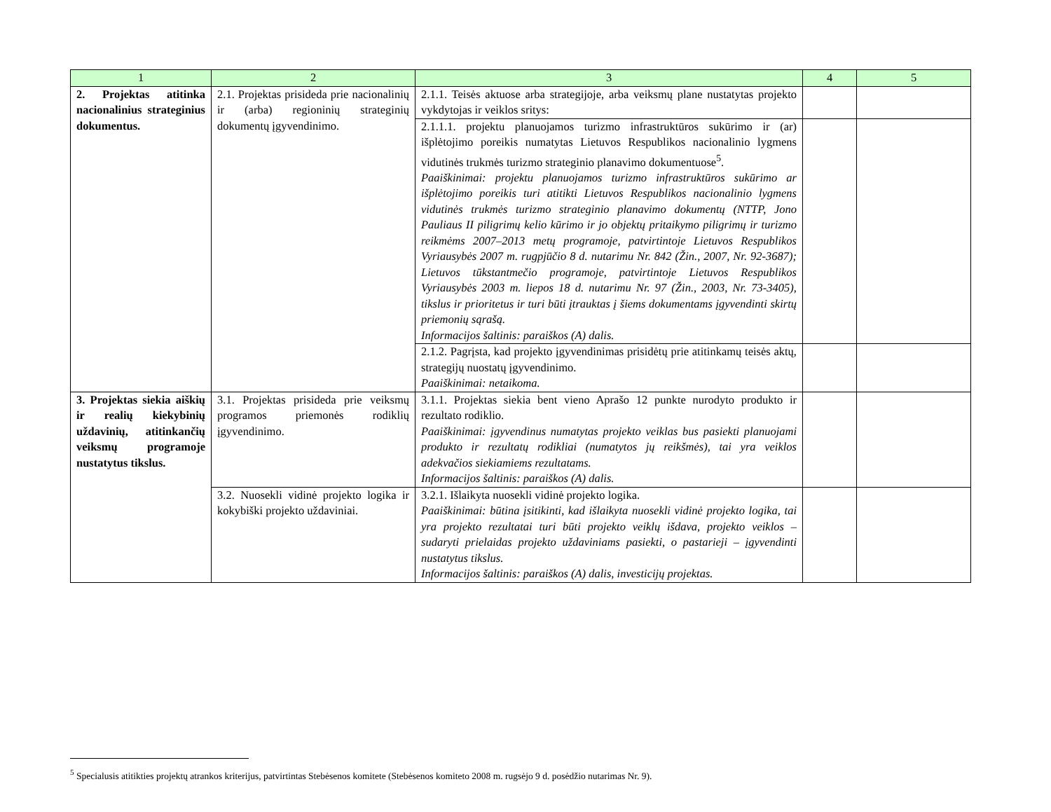| 1 | 2 | 3 | 4 | 5 |
| --- | --- | --- | --- | --- |
| 2. Projektas atitinka nacionalinius strateginius dokumentus. | 2.1. Projektas prisideda prie nacionalinių ir (arba) regioninių strateginių dokumentų įgyvendinimo. | 2.1.1. Teisės aktuose arba strategijoje, arba veiksmų plane nustatytas projekto vykdytojas ir veiklos sritys: | | |
| | | 2.1.1.1. projektu planuojamos turizmo infrastruktūros sukūrimo ir (ar) išplėtojimo poreikis numatytas Lietuvos Respublikos nacionalinio lygmens vidutinės trukmės turizmo strateginio planavimo dokumentuose<sup>5</sup>. Paaiškinimai: projektu planuojamos turizmo infrastruktūros sukūrimo ar išplėtojimo poreikis turi atitikti Lietuvos Respublikos nacionalinio lygmens vidutinės trukmės turizmo strateginio planavimo dokumentų (NTTP, Jono Pauliaus II piligrimų kelio kūrimo ir jo objektų pritaikymo piligrimų ir turizmo reikmėms 2007–2013 metų programoje, patvirtintoje Lietuvos Respublikos Vyriausybės 2007 m. rugpjūčio 8 d. nutarimu Nr. 842 (Žin., 2007, Nr. 92-3687); Lietuvos tūkstantmečio programoje, patvirtintoje Lietuvos Respublikos Vyriausybės 2003 m. liepos 18 d. nutarimu Nr. 97 (Žin., 2003, Nr. 73-3405), tikslus ir prioritetus ir turi būti įtrauktas į šiems dokumentams įgyvendinti skirtų priemonių sąrašą. Informacijos šaltinis: paraiškos (A) dalis. | | |
| | | 2.1.2. Pagrįsta, kad projekto įgyvendinimas prisidėtų prie atitinkamų teisės aktų, strategijų nuostatų įgyvendinimo. Paaiškinimai: netaikoma. | | |
| 3. Projektas siekia aiškių ir realių kiekybinių uždavinių, atitinkančių veiksmų programoje nustatytus tikslus. | 3.1. Projektas prisideda prie veiksmų programos priemonės rodiklių įgyvendinimo. | 3.1.1. Projektas siekia bent vieno Aprašo 12 punkte nurodyto produkto ir rezultato rodiklio. Paaiškinimai: įgyvendinus numatytas projekto veiklas bus pasiekti planuojami produkto ir rezultatų rodikliai (numatytos jų reikšmės), tai yra veiklos adekvačios siekiamiems rezultatams. Informacijos šaltinis: paraiškos (A) dalis. | | |
| | 3.2. Nuosekli vidinė projekto logika ir kokybiški projekto uždaviniai. | 3.2.1. Išlaikyta nuosekli vidinė projekto logika. Paaiškinimai: būtina įsitikinti, kad išlaikyta nuosekli vidinė projekto logika, tai yra projekto rezultatai turi būti projekto veiklų išdava, projekto veiklos – sudaryti prielaidas projekto uždaviniams pasiekti, o pastarieji – įgyvendinti nustatytus tikslus. Informacijos šaltinis: paraiškos (A) dalis, investicijų projektas. | | |
<sup>5</sup> Specialusis atitikties projektų atrankos kriterijus, patvirtintas Stebėsenos komitete (Stebėsenos komiteto 2008 m. rugsėjo 9 d. posėdžio nutarimas Nr. 9).